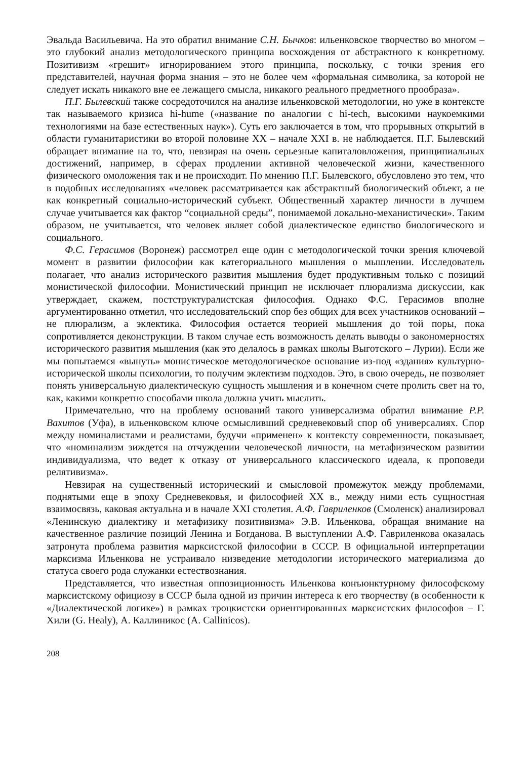Эвальда Васильевича. На это обратил внимание С.Н. Бычков: ильенковское творчество во многом – это глубокий анализ методологического принципа восхождения от абстрактного к конкретному. Позитивизм «грешит» игнорированием этого принципа, поскольку, с точки зрения его представителей, научная форма знания – это не более чем «формальная символика, за которой не следует искать никакого вне ее лежащего смысла, никакого реального предметного прообраза».
П.Г. Былевский также сосредоточился на анализе ильенковской методологии, но уже в контексте так называемого кризиса hi-hume («название по аналогии с hi-tech, высокими наукоемкими технологиями на базе естественных наук»). Суть его заключается в том, что прорывных открытий в области гуманитаристики во второй половине XX – начале XXI в. не наблюдается. П.Г. Былевский обращает внимание на то, что, невзирая на очень серьезные капиталовложения, принципиальных достижений, например, в сферах продлении активной человеческой жизни, качественного физического омоложения так и не происходит. По мнению П.Г. Былевского, обусловлено это тем, что в подобных исследованиях «человек рассматривается как абстрактный биологический объект, а не как конкретный социально-исторический субъект. Общественный характер личности в лучшем случае учитывается как фактор “социальной среды”, понимаемой локально-механистически». Таким образом, не учитывается, что человек являет собой диалектическое единство биологического и социального.
Ф.С. Герасимов (Воронеж) рассмотрел еще один с методологической точки зрения ключевой момент в развитии философии как категориального мышления о мышлении. Исследователь полагает, что анализ исторического развития мышления будет продуктивным только с позиций монистической философии. Монистический принцип не исключает плюрализма дискуссии, как утверждает, скажем, постструктуралистская философия. Однако Ф.С. Герасимов вполне аргументированно отметил, что исследовательский спор без общих для всех участников оснований – не плюрализм, а эклектика. Философия остается теорией мышления до той поры, пока сопротивляется деконструкции. В таком случае есть возможность делать выводы о закономерностях исторического развития мышления (как это делалось в рамках школы Выготского – Лурии). Если же мы попытаемся «вынуть» монистическое методологическое основание из-под «здания» культурно-исторической школы психологии, то получим эклектизм подходов. Это, в свою очередь, не позволяет понять универсальную диалектическую сущность мышления и в конечном счете пролить свет на то, как, какими конкретно способами школа должна учить мыслить.
Примечательно, что на проблему оснований такого универсализма обратил внимание Р.Р. Вахитов (Уфа), в ильенковском ключе осмысливший средневековый спор об универсалиях. Спор между номиналистами и реалистами, будучи «применен» к контексту современности, показывает, что «номинализм зиждется на отчуждении человеческой личности, на метафизическом развитии индивидуализма, что ведет к отказу от универсального классического идеала, к проповеди релятивизма».
Невзирая на существенный исторический и смысловой промежуток между проблемами, поднятыми еще в эпоху Средневековья, и философией XX в., между ними есть сущностная взаимосвязь, каковая актуальна и в начале XXI столетия. А.Ф. Гавриленков (Смоленск) анализировал «Ленинскую диалектику и метафизику позитивизма» Э.В. Ильенкова, обращая внимание на качественное различие позиций Ленина и Богданова. В выступлении А.Ф. Гавриленкова оказалась затронута проблема развития марксистской философии в СССР. В официальной интерпретации марксизма Ильенкова не устраивало низведение методологии исторического материализма до статуса своего рода служанки естествознания.
Представляется, что известная оппозиционность Ильенкова конъюнктурному философскому марксистскому официозу в СССР была одной из причин интереса к его творчеству (в особенности к «Диалектической логике») в рамках троцкистски ориентированных марксистских философов – Г. Хили (G. Healy), А. Каллиникос (A. Callinicos).
208